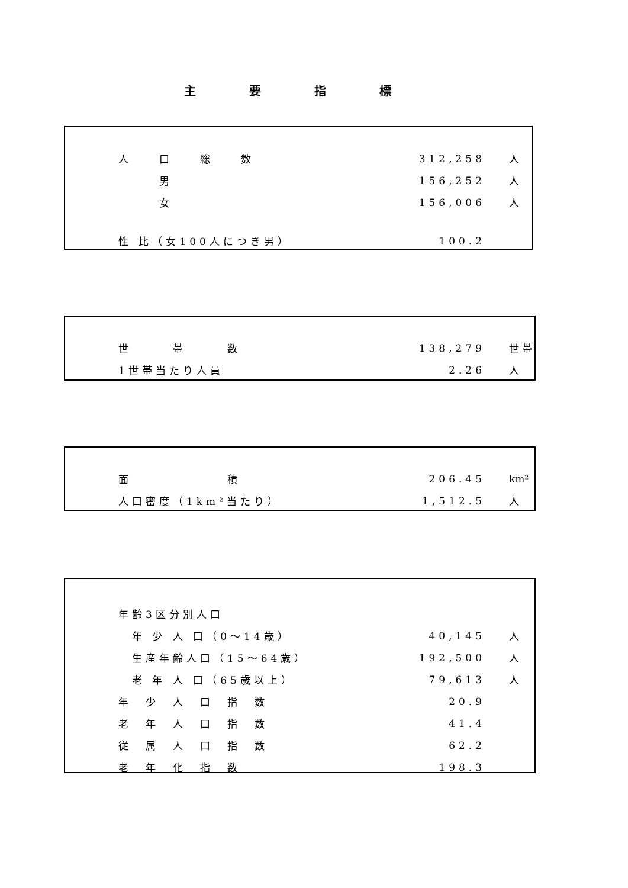主要指標
| 人 口 総 数 | 312,258 | 人 |
| 男 | 156,252 | 人 |
| 女 | 156,006 | 人 |
| 性 比（女100人につき男） | 100.2 | |
| 世 帯 数 | 138,279 | 世 帯 |
| 1世帯当たり人員 | 2.26 | 人 |
| 面 積 | 206.45 | km² |
| 人口密度（1km²当たり） | 1,512.5 | 人 |
| 年齢3区分別人口 | | |
| 年 少 人 口（0～14歳） | 40,145 | 人 |
| 生産年齢人口（15～64歳） | 192,500 | 人 |
| 老 年 人 口（65歳以上） | 79,613 | 人 |
| 年 少 人 口 指 数 | 20.9 | |
| 老 年 人 口 指 数 | 41.4 | |
| 従 属 人 口 指 数 | 62.2 | |
| 老 年 化 指 数 | 198.3 | |